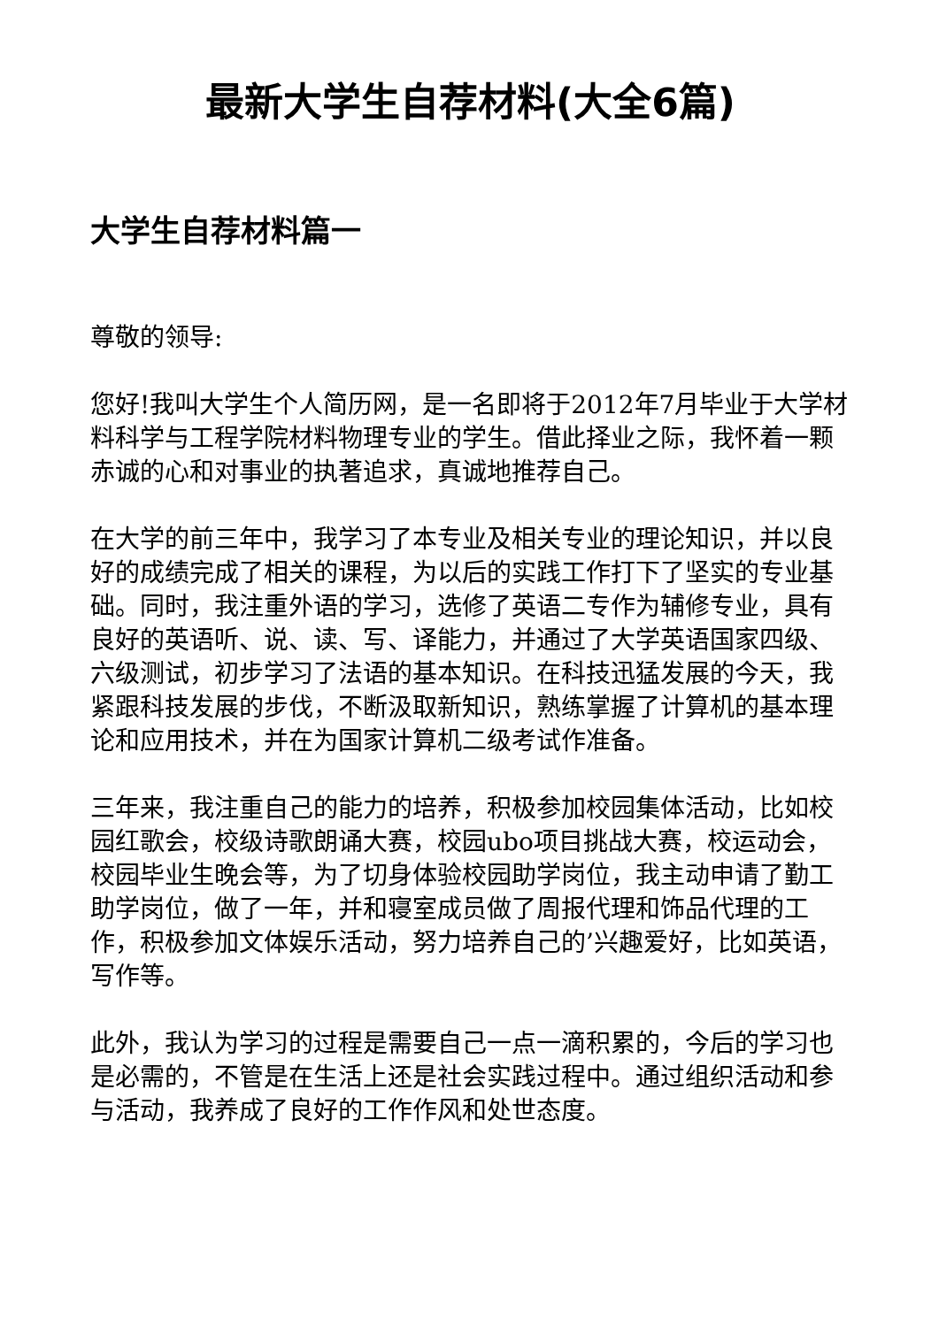最新大学生自荐材料(大全6篇)
大学生自荐材料篇一
尊敬的领导:
您好!我叫大学生个人简历网，是一名即将于2012年7月毕业于大学材料科学与工程学院材料物理专业的学生。借此择业之际，我怀着一颗赤诚的心和对事业的执著追求，真诚地推荐自己。
在大学的前三年中，我学习了本专业及相关专业的理论知识，并以良好的成绩完成了相关的课程，为以后的实践工作打下了坚实的专业基础。同时，我注重外语的学习，选修了英语二专作为辅修专业，具有良好的英语听、说、读、写、译能力，并通过了大学英语国家四级、六级测试，初步学习了法语的基本知识。在科技迅猛发展的今天，我紧跟科技发展的步伐，不断汲取新知识，熟练掌握了计算机的基本理论和应用技术，并在为国家计算机二级考试作准备。
三年来，我注重自己的能力的培养，积极参加校园集体活动，比如校园红歌会，校级诗歌朗诵大赛，校园ubo项目挑战大赛，校运动会，校园毕业生晚会等，为了切身体验校园助学岗位，我主动申请了勤工助学岗位，做了一年，并和寝室成员做了周报代理和饰品代理的工作，积极参加文体娱乐活动，努力培养自己的’兴趣爱好，比如英语，写作等。
此外，我认为学习的过程是需要自己一点一滴积累的，今后的学习也是必需的，不管是在生活上还是社会实践过程中。通过组织活动和参与活动，我养成了良好的工作作风和处世态度。